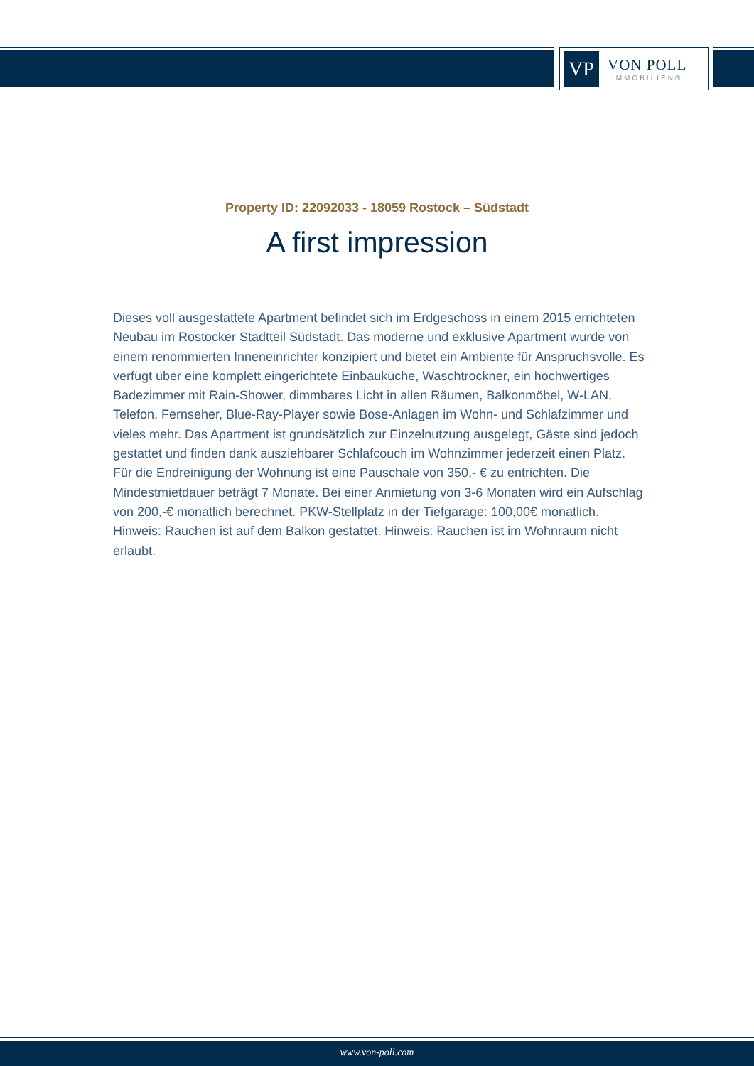VP
VON POLL
IMMOBILIEN®
Property ID: 22092033 - 18059 Rostock – Südstadt
A first impression
Dieses voll ausgestattete Apartment befindet sich im Erdgeschoss in einem 2015 errichteten Neubau im Rostocker Stadtteil Südstadt. Das moderne und exklusive Apartment wurde von einem renommierten Inneneinrichter konzipiert und bietet ein Ambiente für Anspruchsvolle. Es verfügt über eine komplett eingerichtete Einbauküche, Waschtrockner, ein hochwertiges Badezimmer mit Rain-Shower, dimmbares Licht in allen Räumen, Balkonmöbel, W-LAN, Telefon, Fernseher, Blue-Ray-Player sowie Bose-Anlagen im Wohn- und Schlafzimmer und vieles mehr. Das Apartment ist grundsätzlich zur Einzelnutzung ausgelegt, Gäste sind jedoch gestattet und finden dank ausziehbarer Schlafcouch im Wohnzimmer jederzeit einen Platz. Für die Endreinigung der Wohnung ist eine Pauschale von 350,- € zu entrichten. Die Mindestmietdauer beträgt 7 Monate. Bei einer Anmietung von 3-6 Monaten wird ein Aufschlag von 200,-€ monatlich berechnet. PKW-Stellplatz in der Tiefgarage: 100,00€ monatlich. Hinweis: Rauchen ist auf dem Balkon gestattet. Hinweis: Rauchen ist im Wohnraum nicht erlaubt.
www.von-poll.com